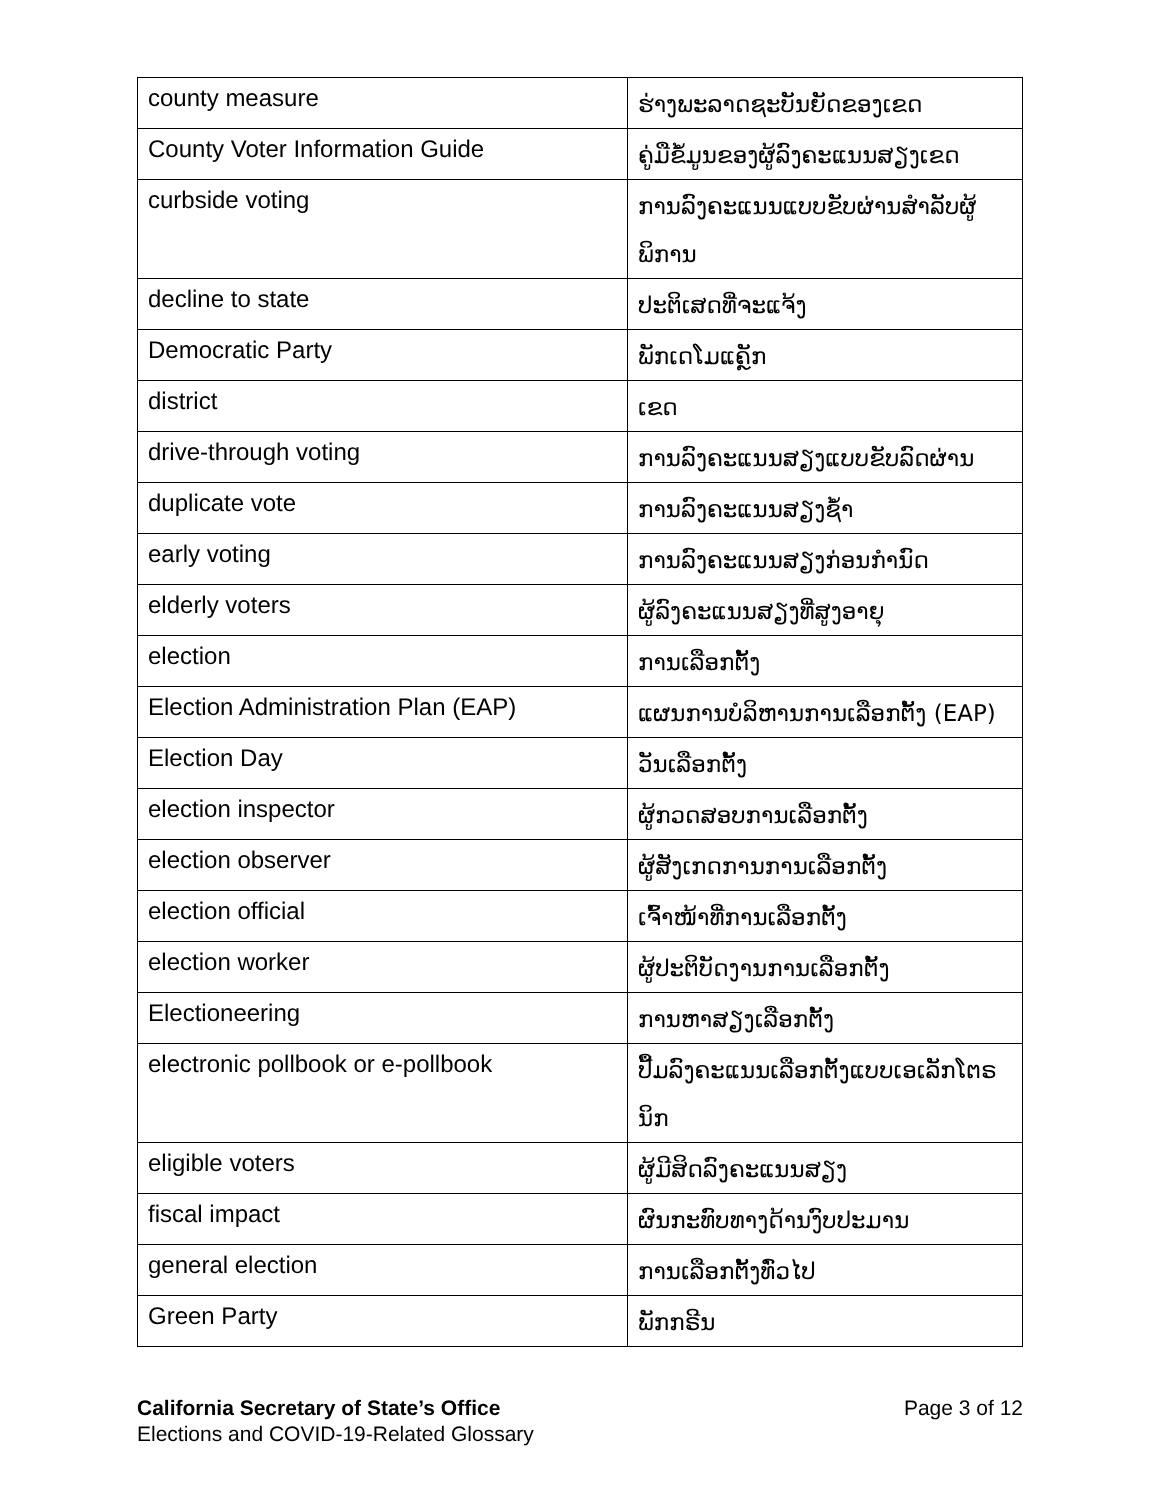| county measure | ຮ່າງພະລາດຊະບັນຍັດຂອງເຂດ |
| County Voter Information Guide | ຄູ່ມືຂໍ້ມູນຂອງຜູ້ລົງຄະແນນສຽງເຂດ |
| curbside voting | ການລົງຄະແນນແບບຂັບຜ່ານສຳລັບຜູ້ພິການ |
| decline to state | ປະຕິເສດທີ່ຈະແຈ້ງ |
| Democratic Party | ພັກເດໂມແຄຼັກ |
| district | ເຂດ |
| drive-through voting | ການລົງຄະແນນສຽງແບບຂັບລົດຜ່ານ |
| duplicate vote | ການລົງຄະແນນສຽງຊ້ຳ |
| early voting | ການລົງຄະແນນສຽງກ່ອນກຳນົດ |
| elderly voters | ຜູ້ລົງຄະແນນສຽງທີ່ສູງອາຍຸ |
| election | ການເລືອກຕັ້ງ |
| Election Administration Plan (EAP) | ແຜນການບໍລິຫານການເລືອກຕັ້ງ (EAP) |
| Election Day | ວັນເລືອກຕັ້ງ |
| election inspector | ຜູ້ກວດສອບການເລືອກຕັ້ງ |
| election observer | ຜູ້ສັງເກດການການເລືອກຕັ້ງ |
| election official | ເຈົ້າໜ້າທີ່ການເລືອກຕັ້ງ |
| election worker | ຜູ້ປະຕິບັດງານການເລືອກຕັ້ງ |
| Electioneering | ການຫາສຽງເລືອກຕັ້ງ |
| electronic pollbook or e-pollbook | ປື້ມລົງຄະແນນເລືອກຕັ້ງແບບເອເລັກໂຕຣນິກ |
| eligible voters | ຜູ້ມີສິດລົງຄະແນນສຽງ |
| fiscal impact | ຜົນກະທົບທາງດ້ານງົບປະມານ |
| general election | ການເລືອກຕັ້ງທົ່ວໄປ |
| Green Party | ພັກກຣີນ |
California Secretary of State’s Office
Elections and COVID-19-Related Glossary
Page 3 of 12